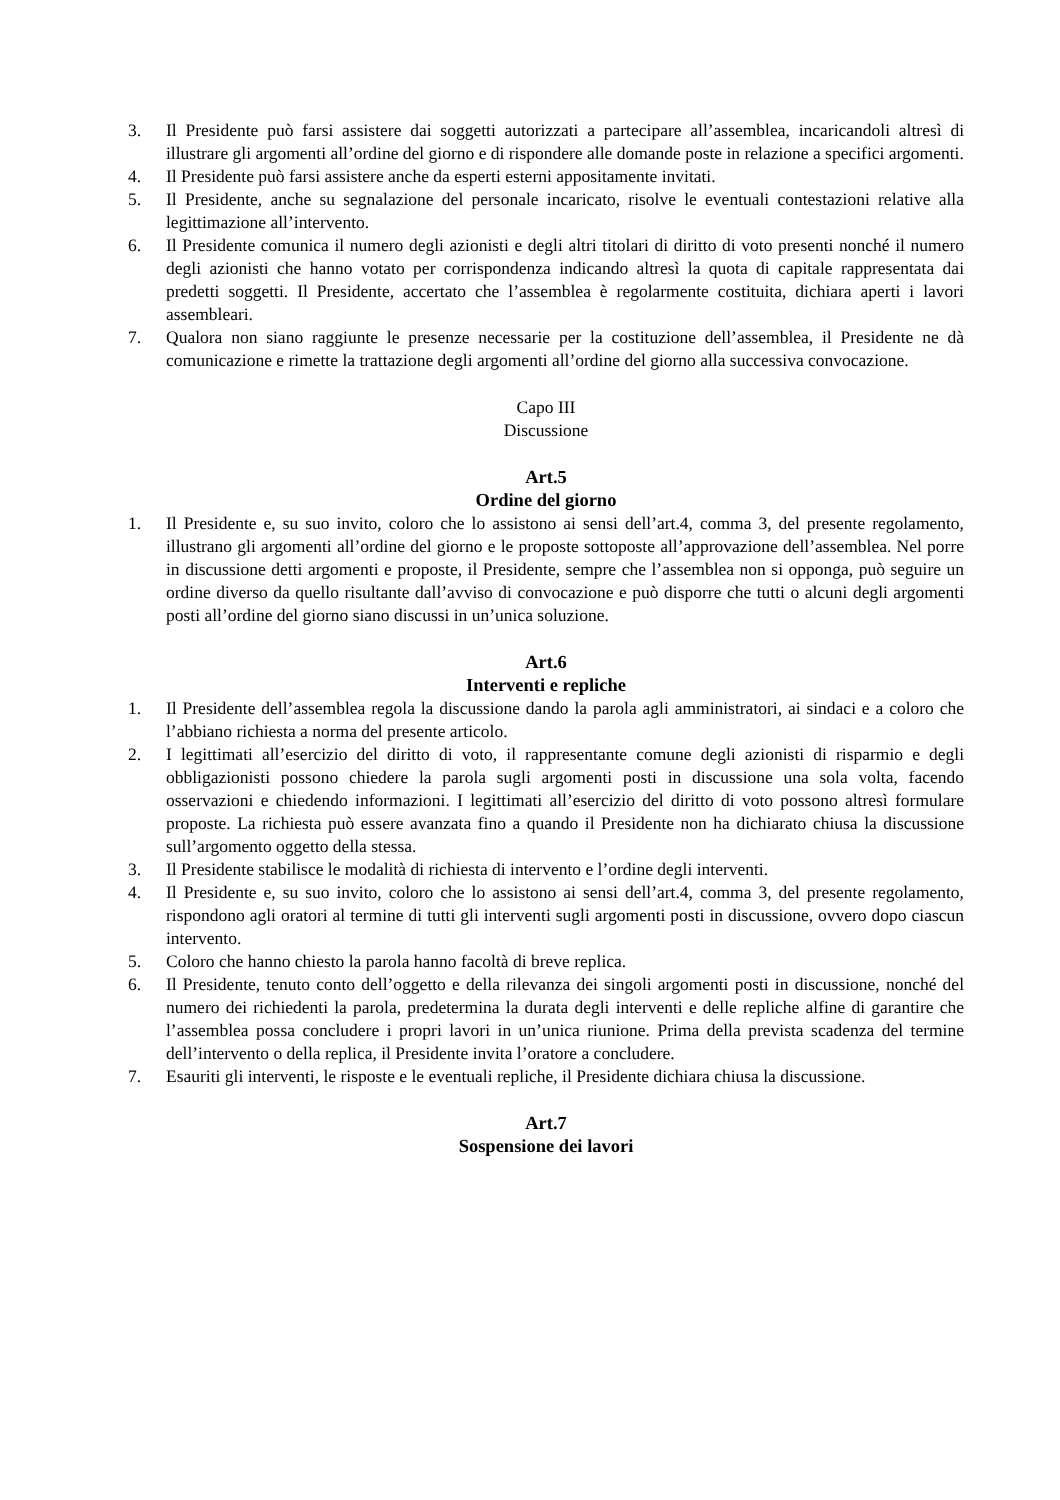3. Il Presidente può farsi assistere dai soggetti autorizzati a partecipare all’assemblea, incaricandoli altresì di illustrare gli argomenti all’ordine del giorno e di rispondere alle domande poste in relazione a specifici argomenti.
4. Il Presidente può farsi assistere anche da esperti esterni appositamente invitati.
5. Il Presidente, anche su segnalazione del personale incaricato, risolve le eventuali contestazioni relative alla legittimazione all’intervento.
6. Il Presidente comunica il numero degli azionisti e degli altri titolari di diritto di voto presenti nonché il numero degli azionisti che hanno votato per corrispondenza indicando altresì la quota di capitale rappresentata dai predetti soggetti. Il Presidente, accertato che l’assemblea è regolarmente costituita, dichiara aperti i lavori assembleari.
7. Qualora non siano raggiunte le presenze necessarie per la costituzione dell’assemblea, il Presidente ne dà comunicazione e rimette la trattazione degli argomenti all’ordine del giorno alla successiva convocazione.
Capo III
Discussione
Art.5
Ordine del giorno
1. Il Presidente e, su suo invito, coloro che lo assistono ai sensi dell’art.4, comma 3, del presente regolamento, illustrano gli argomenti all’ordine del giorno e le proposte sottoposte all’approvazione dell’assemblea. Nel porre in discussione detti argomenti e proposte, il Presidente, sempre che l’assemblea non si opponga, può seguire un ordine diverso da quello risultante dall’avviso di convocazione e può disporre che tutti o alcuni degli argomenti posti all’ordine del giorno siano discussi in un’unica soluzione.
Art.6
Interventi e repliche
1. Il Presidente dell’assemblea regola la discussione dando la parola agli amministratori, ai sindaci e a coloro che l’abbiano richiesta a norma del presente articolo.
2. I legittimati all’esercizio del diritto di voto, il rappresentante comune degli azionisti di risparmio e degli obbligazionisti possono chiedere la parola sugli argomenti posti in discussione una sola volta, facendo osservazioni e chiedendo informazioni. I legittimati all’esercizio del diritto di voto possono altresì formulare proposte. La richiesta può essere avanzata fino a quando il Presidente non ha dichiarato chiusa la discussione sull’argomento oggetto della stessa.
3. Il Presidente stabilisce le modalità di richiesta di intervento e l’ordine degli interventi.
4. Il Presidente e, su suo invito, coloro che lo assistono ai sensi dell’art.4, comma 3, del presente regolamento, rispondono agli oratori al termine di tutti gli interventi sugli argomenti posti in discussione, ovvero dopo ciascun intervento.
5. Coloro che hanno chiesto la parola hanno facoltà di breve replica.
6. Il Presidente, tenuto conto dell’oggetto e della rilevanza dei singoli argomenti posti in discussione, nonché del numero dei richiedenti la parola, predetermina la durata degli interventi e delle repliche alfine di garantire che l’assemblea possa concludere i propri lavori in un’unica riunione. Prima della prevista scadenza del termine dell’intervento o della replica, il Presidente invita l’oratore a concludere.
7. Esauriti gli interventi, le risposte e le eventuali repliche, il Presidente dichiara chiusa la discussione.
Art.7
Sospensione dei lavori